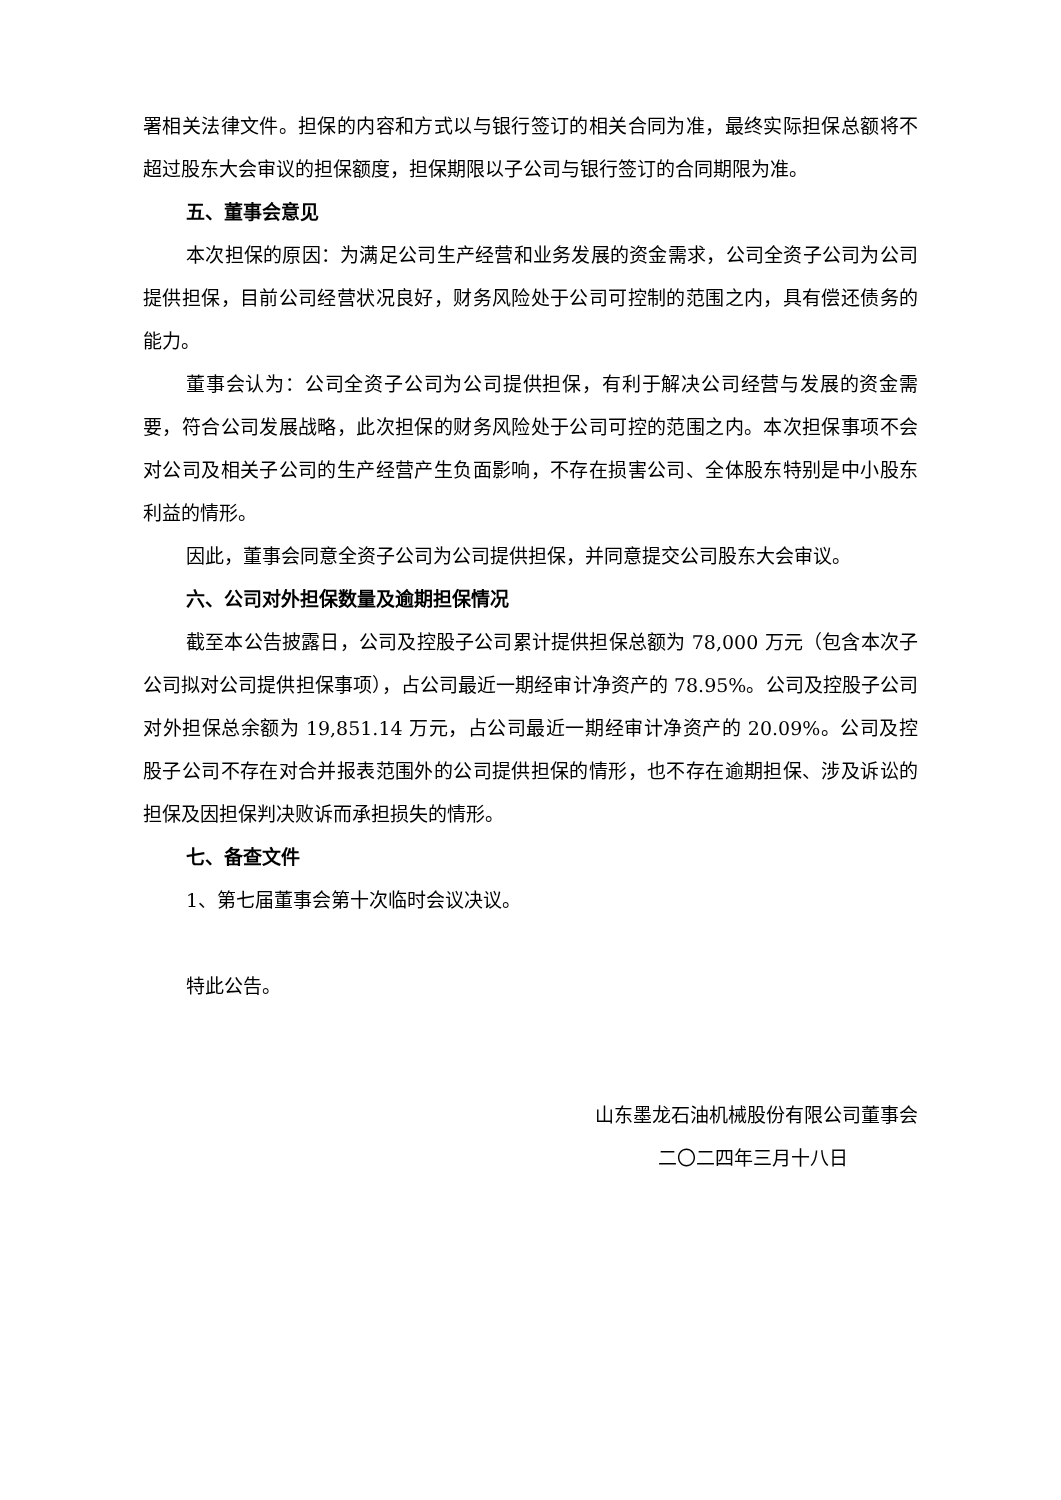署相关法律文件。担保的内容和方式以与银行签订的相关合同为准，最终实际担保总额将不超过股东大会审议的担保额度，担保期限以子公司与银行签订的合同期限为准。
五、董事会意见
本次担保的原因：为满足公司生产经营和业务发展的资金需求，公司全资子公司为公司提供担保，目前公司经营状况良好，财务风险处于公司可控制的范围之内，具有偿还债务的能力。
董事会认为：公司全资子公司为公司提供担保，有利于解决公司经营与发展的资金需要，符合公司发展战略，此次担保的财务风险处于公司可控的范围之内。本次担保事项不会对公司及相关子公司的生产经营产生负面影响，不存在损害公司、全体股东特别是中小股东利益的情形。
因此，董事会同意全资子公司为公司提供担保，并同意提交公司股东大会审议。
六、公司对外担保数量及逾期担保情况
截至本公告披露日，公司及控股子公司累计提供担保总额为 78,000 万元（包含本次子公司拟对公司提供担保事项），占公司最近一期经审计净资产的 78.95%。公司及控股子公司对外担保总余额为 19,851.14 万元，占公司最近一期经审计净资产的 20.09%。公司及控股子公司不存在对合并报表范围外的公司提供担保的情形，也不存在逾期担保、涉及诉讼的担保及因担保判决败诉而承担损失的情形。
七、备查文件
1、第七届董事会第十次临时会议决议。
特此公告。
山东墨龙石油机械股份有限公司董事会
二〇二四年三月十八日